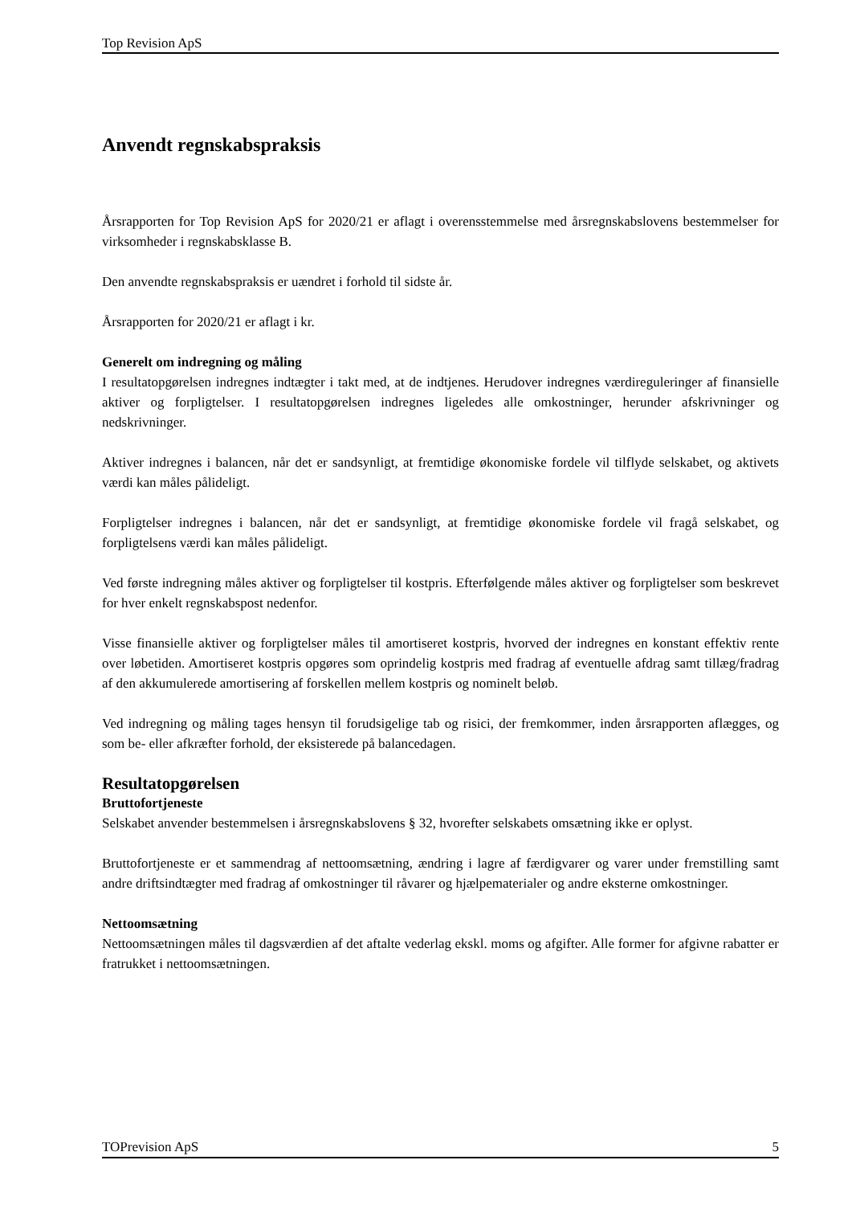Top Revision ApS
Anvendt regnskabspraksis
Årsrapporten for Top Revision ApS for 2020/21 er aflagt i overensstemmelse med årsregnskabslovens bestemmelser for virksomheder i regnskabsklasse B.
Den anvendte regnskabspraksis er uændret i forhold til sidste år.
Årsrapporten for 2020/21 er aflagt i kr.
Generelt om indregning og måling
I resultatopgørelsen indregnes indtægter i takt med, at de indtjenes. Herudover indregnes værdireguleringer af finansielle aktiver og forpligtelser. I resultatopgørelsen indregnes ligeledes alle omkostninger, herunder afskrivninger og nedskrivninger.
Aktiver indregnes i balancen, når det er sandsynligt, at fremtidige økonomiske fordele vil tilflyde selskabet, og aktivets værdi kan måles pålideligt.
Forpligtelser indregnes i balancen, når det er sandsynligt, at fremtidige økonomiske fordele vil fragå selskabet, og forpligtelsens værdi kan måles pålideligt.
Ved første indregning måles aktiver og forpligtelser til kostpris. Efterfølgende måles aktiver og forpligtelser som beskrevet for hver enkelt regnskabspost nedenfor.
Visse finansielle aktiver og forpligtelser måles til amortiseret kostpris, hvorved der indregnes en konstant effektiv rente over løbetiden. Amortiseret kostpris opgøres som oprindelig kostpris med fradrag af eventuelle afdrag samt tillæg/fradrag af den akkumulerede amortisering af forskellen mellem kostpris og nominelt beløb.
Ved indregning og måling tages hensyn til forudsigelige tab og risici, der fremkommer, inden årsrapporten aflægges, og som be- eller afkræfter forhold, der eksisterede på balancedagen.
Resultatopgørelsen
Bruttofortjeneste
Selskabet anvender bestemmelsen i årsregnskabslovens § 32, hvorefter selskabets omsætning ikke er oplyst.
Bruttofortjeneste er et sammendrag af nettoomsætning, ændring i lagre af færdigvarer og varer under fremstilling samt andre driftsindtægter med fradrag af omkostninger til råvarer og hjælpematerialer og andre eksterne omkostninger.
Nettoomsætning
Nettoomsætningen måles til dagsværdien af det aftalte vederlag ekskl. moms og afgifter. Alle former for afgivne rabatter er fratrukket i nettoomsætningen.
TOPrevision ApS 5